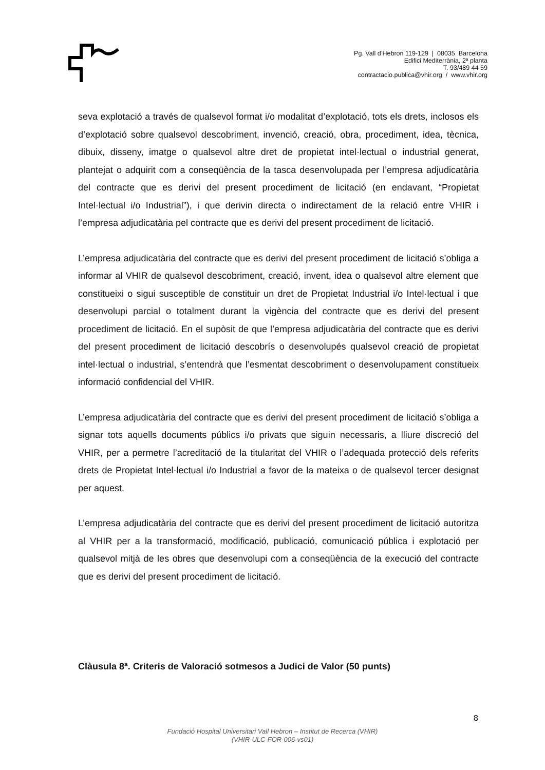Pg. Vall d’Hebron 119-129 | 08035 Barcelona
Edifici Mediterrània, 2ª planta
T. 93/489 44 59
contractacio.publica@vhir.org / www.vhir.org
seva explotació a través de qualsevol format i/o modalitat d’explotació, tots els drets, inclosos els d’explotació sobre qualsevol descobriment, invenció, creació, obra, procediment, idea, tècnica, dibuix, disseny, imatge o qualsevol altre dret de propietat intel·lectual o industrial generat, plantejat o adquirit com a conseqüència de la tasca desenvolupada per l’empresa adjudicatària del contracte que es derivi del present procediment de licitació (en endavant, “Propietat Intel·lectual i/o Industrial”), i que derivin directa o indirectament de la relació entre VHIR i l’empresa adjudicatària pel contracte que es derivi del present procediment de licitació.
L’empresa adjudicatària del contracte que es derivi del present procediment de licitació s’obliga a informar al VHIR de qualsevol descobriment, creació, invent, idea o qualsevol altre element que constitueixi o sigui susceptible de constituir un dret de Propietat Industrial i/o Intel·lectual i que desenvolupi parcial o totalment durant la vigència del contracte que es derivi del present procediment de licitació. En el supòsit de que l’empresa adjudicatària del contracte que es derivi del present procediment de licitació descobrís o desenvolupés qualsevol creació de propietat intel·lectual o industrial, s’entendrà que l’esmentat descobriment o desenvolupament constitueix informació confidencial del VHIR.
L’empresa adjudicatària del contracte que es derivi del present procediment de licitació s’obliga a signar tots aquells documents públics i/o privats que siguin necessaris, a lliure discreció del VHIR, per a permetre l’acreditació de la titularitat del VHIR o l’adequada protecció dels referits drets de Propietat Intel·lectual i/o Industrial a favor de la mateixa o de qualsevol tercer designat per aquest.
L’empresa adjudicatària del contracte que es derivi del present procediment de licitació autoritza al VHIR per a la transformació, modificació, publicació, comunicació pública i explotació per qualsevol mitjà de les obres que desenvolupi com a conseqüència de la execució del contracte que es derivi del present procediment de licitació.
Clàusula 8ª. Criteris de Valoració sotmesos a Judici de Valor (50 punts)
8
Fundació Hospital Universitari Vall Hebron – Institut de Recerca (VHIR)
(VHIR-ULC-FOR-006-vs01)